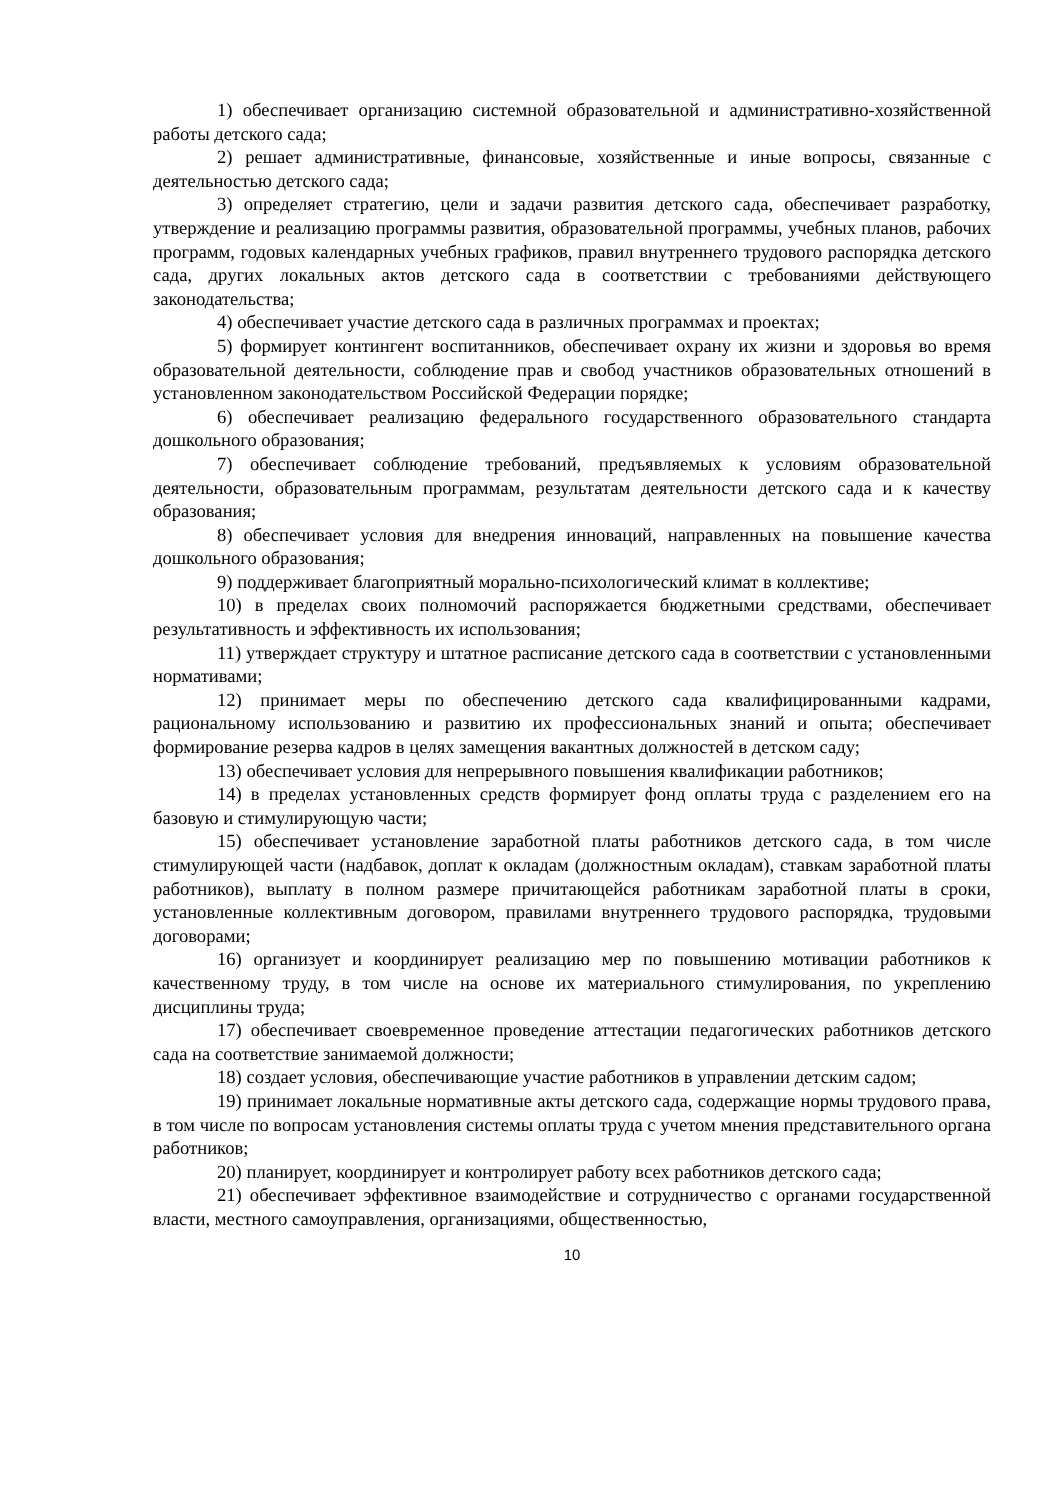1) обеспечивает организацию системной образовательной и административно-хозяйственной работы детского сада;
2) решает административные, финансовые, хозяйственные и иные вопросы, связанные с деятельностью детского сада;
3) определяет стратегию, цели и задачи развития детского сада, обеспечивает разработку, утверждение и реализацию программы развития, образовательной программы, учебных планов, рабочих программ, годовых календарных учебных графиков, правил внутреннего трудового распорядка детского сада, других локальных актов детского сада в соответствии с требованиями действующего законодательства;
4) обеспечивает участие детского сада в различных программах и проектах;
5) формирует контингент воспитанников, обеспечивает охрану их жизни и здоровья во время образовательной деятельности, соблюдение прав и свобод участников образовательных отношений в установленном законодательством Российской Федерации порядке;
6) обеспечивает реализацию федерального государственного образовательного стандарта дошкольного образования;
7) обеспечивает соблюдение требований, предъявляемых к условиям образовательной деятельности, образовательным программам, результатам деятельности детского сада и к качеству образования;
8) обеспечивает условия для внедрения инноваций, направленных на повышение качества дошкольного образования;
9) поддерживает благоприятный морально-психологический климат в коллективе;
10) в пределах своих полномочий распоряжается бюджетными средствами, обеспечивает результативность и эффективность их использования;
11) утверждает структуру и штатное расписание детского сада в соответствии с установленными нормативами;
12) принимает меры по обеспечению детского сада квалифицированными кадрами, рациональному использованию и развитию их профессиональных знаний и опыта; обеспечивает формирование резерва кадров в целях замещения вакантных должностей в детском саду;
13) обеспечивает условия для непрерывного повышения квалификации работников;
14) в пределах установленных средств формирует фонд оплаты труда с разделением его на базовую и стимулирующую части;
15) обеспечивает установление заработной платы работников детского сада, в том числе стимулирующей части (надбавок, доплат к окладам (должностным окладам), ставкам заработной платы работников), выплату в полном размере причитающейся работникам заработной платы в сроки, установленные коллективным договором, правилами внутреннего трудового распорядка, трудовыми договорами;
16) организует и координирует реализацию мер по повышению мотивации работников к качественному труду, в том числе на основе их материального стимулирования, по укреплению дисциплины труда;
17) обеспечивает своевременное проведение аттестации педагогических работников детского сада на соответствие занимаемой должности;
18) создает условия, обеспечивающие участие работников в управлении детским садом;
19) принимает локальные нормативные акты детского сада, содержащие нормы трудового права, в том числе по вопросам установления системы оплаты труда с учетом мнения представительного органа работников;
20) планирует, координирует и контролирует работу всех работников детского сада;
21) обеспечивает эффективное взаимодействие и сотрудничество с органами государственной власти, местного самоуправления, организациями, общественностью,
10